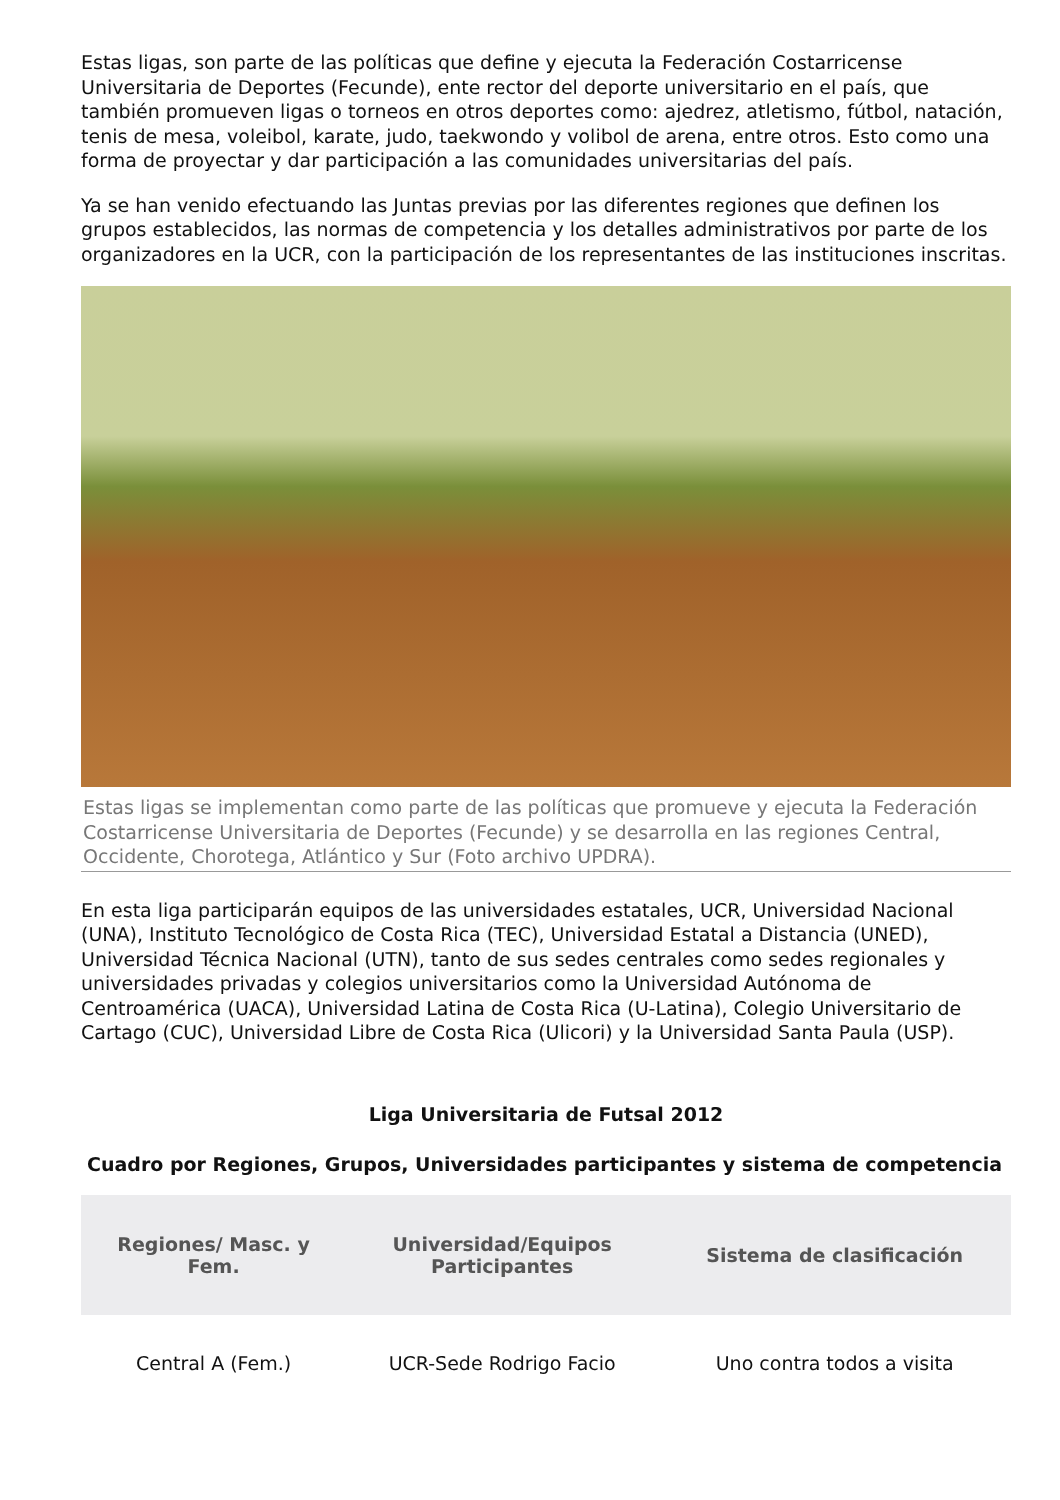Estas ligas, son parte de las políticas que define y ejecuta la Federación Costarricense Universitaria de Deportes (Fecunde), ente rector del deporte universitario en el país, que también promueven ligas o torneos en otros deportes como: ajedrez, atletismo, fútbol, natación, tenis de mesa, voleibol, karate, judo, taekwondo y volibol de arena, entre otros. Esto como una forma de proyectar y dar participación a las comunidades universitarias del país.
Ya se han venido efectuando las Juntas previas por las diferentes regiones que definen los grupos establecidos, las normas de competencia y los detalles administrativos por parte de los organizadores en la UCR, con la participación de los representantes de las instituciones inscritas.
Estas ligas se implementan como parte de las políticas que promueve y ejecuta la Federación Costarricense Universitaria de Deportes (Fecunde) y se desarrolla en las regiones Central, Occidente, Chorotega, Atlántico y Sur (Foto archivo UPDRA).
En esta liga participarán equipos de las universidades estatales, UCR, Universidad Nacional (UNA), Instituto Tecnológico de Costa Rica (TEC), Universidad Estatal a Distancia (UNED), Universidad Técnica Nacional (UTN), tanto de sus sedes centrales como sedes regionales y universidades privadas y colegios universitarios como la Universidad Autónoma de Centroamérica (UACA), Universidad Latina de Costa Rica (U-Latina), Colegio Universitario de Cartago (CUC), Universidad Libre de Costa Rica (Ulicori) y la Universidad Santa Paula (USP).
Liga Universitaria de Futsal 2012
Cuadro por Regiones, Grupos, Universidades participantes y sistema de competencia
| Regiones/ Masc. y Fem. | Universidad/Equipos Participantes | Sistema de clasificación |
| --- | --- | --- |
| Central A (Fem.) | UCR-Sede Rodrigo Facio | Uno contra todos a visita |